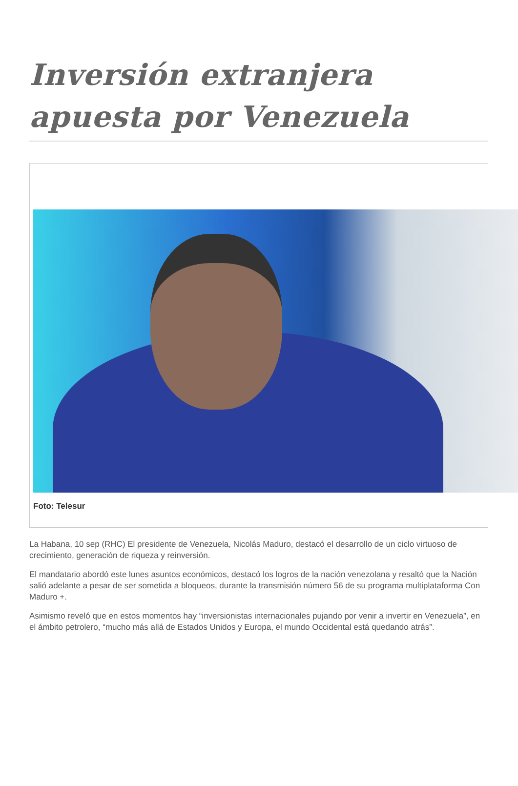Inversión extranjera apuesta por Venezuela
Foto: Telesur
La Habana, 10 sep (RHC) El presidente de Venezuela, Nicolás Maduro, destacó el desarrollo de un ciclo virtuoso de crecimiento, generación de riqueza y reinversión.
El mandatario abordó este lunes asuntos económicos, destacó los logros de la nación venezolana y resaltó que la Nación salió adelante a pesar de ser sometida a bloqueos, durante la transmisión número 56 de su programa multiplataforma Con Maduro +.
Asimismo reveló que en estos momentos hay “inversionistas internacionales pujando por venir a invertir en Venezuela”, en el ámbito petrolero, “mucho más allá de Estados Unidos y Europa, el mundo Occidental está quedando atrás”.